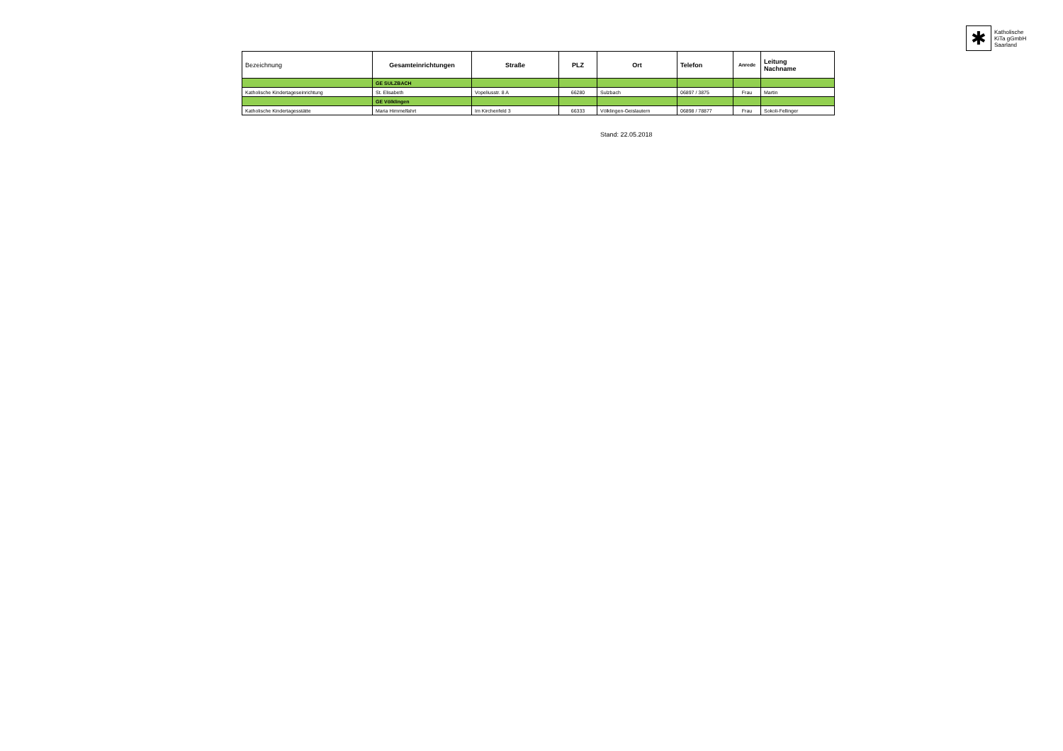✱
Katholische
KiTa gGmbH
Saarland
| Bezeichnung | Gesamteinrichtungen | Straße | PLZ | Ort | Telefon | Anrede | Leitung Nachname |
| --- | --- | --- | --- | --- | --- | --- | --- |
| | GE SULZBACH | | | | | | |
| Katholische Kindertageseinrichtung | St. Elisabeth | Vopeliusstr. 8 A | 66280 | Sulzbach | 06897 / 3875 | Frau | Martin |
| | GE Völklingen | | | | | | |
| Katholische Kindertagesstätte | Maria Himmelfahrt | Im Kirchenfeld 3 | 66333 | Völklingen-Geislautern | 06898 / 78877 | Frau | Sokoli-Fellinger |
Stand: 22.05.2018